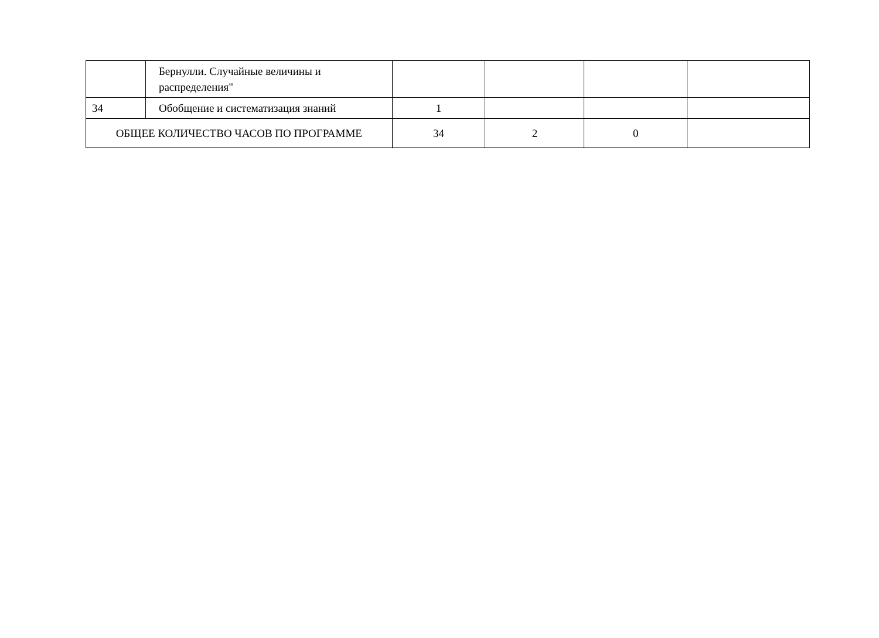| | Бернулли. Случайные величины и распределения" | | | | |
| 34 | Обобщение и систематизация знаний | 1 | | | |
| ОБЩЕЕ КОЛИЧЕСТВО ЧАСОВ ПО ПРОГРАММЕ | | 34 | 2 | 0 | |